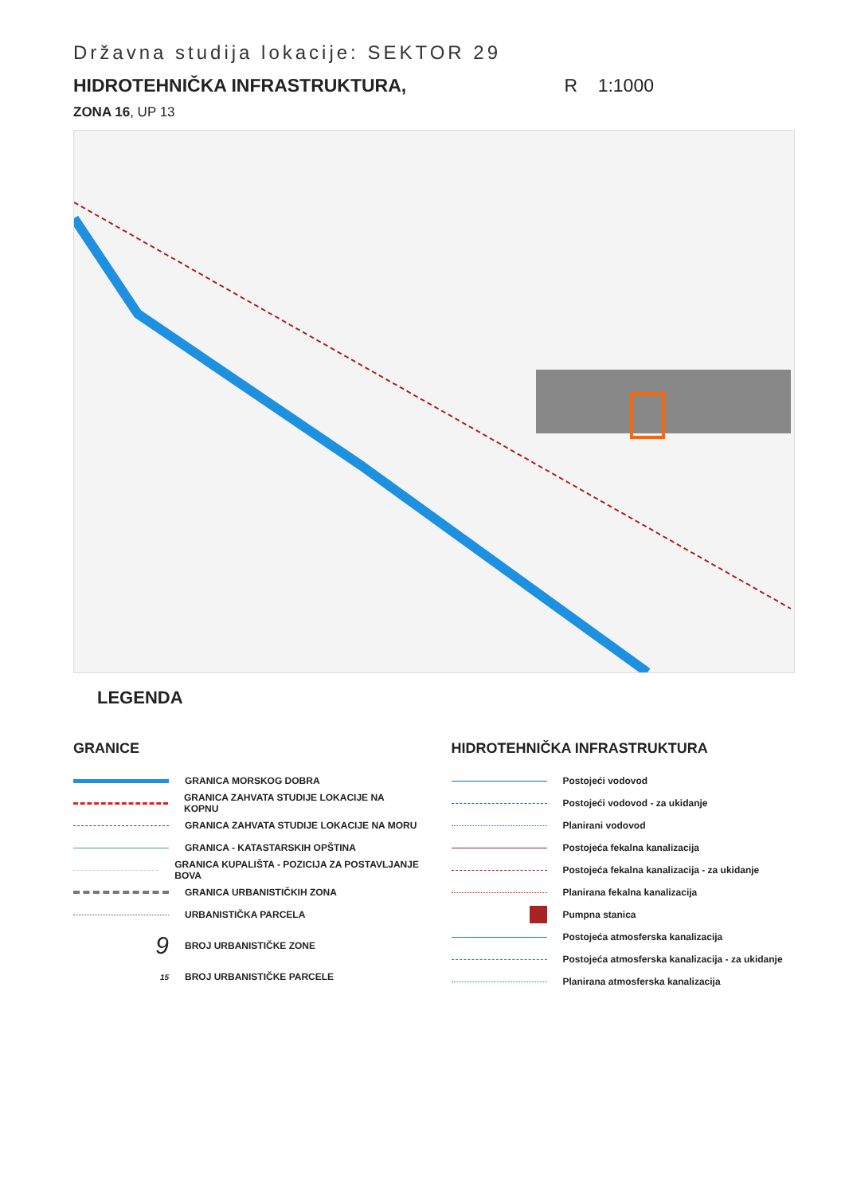Državna studija lokacije: SEKTOR 29
HIDROTEHNIČKA INFRASTRUKTURA, R 1:1000
ZONA 16, UP 13
LEGENDA
GRANICE
GRANICA MORSKOG DOBRA
GRANICA ZAHVATA STUDIJE LOKACIJE NA KOPNU
GRANICA ZAHVATA STUDIJE LOKACIJE NA MORU
GRANICA - KATASTARSKIH OPŠTINA
GRANICA KUPALIŠTA - POZICIJA ZA POSTAVLJANJE BOVA
GRANICA URBANISTIČKIH ZONA
URBANISTIČKA PARCELA
9 BROJ URBANISTIČKE ZONE
15 BROJ URBANISTIČKE PARCELE
HIDROTEHNIČKA INFRASTRUKTURA
Postojeći vodovod
Postojeći vodovod - za ukidanje
Planirani vodovod
Postojeća fekalna kanalizacija
Postojeća fekalna kanalizacija - za ukidanje
Planirana fekalna kanalizacija
Pumpna stanica
Postojeća atmosferska kanalizacija
Postojeća atmosferska kanalizacija - za ukidanje
Planirana atmosferska kanalizacija